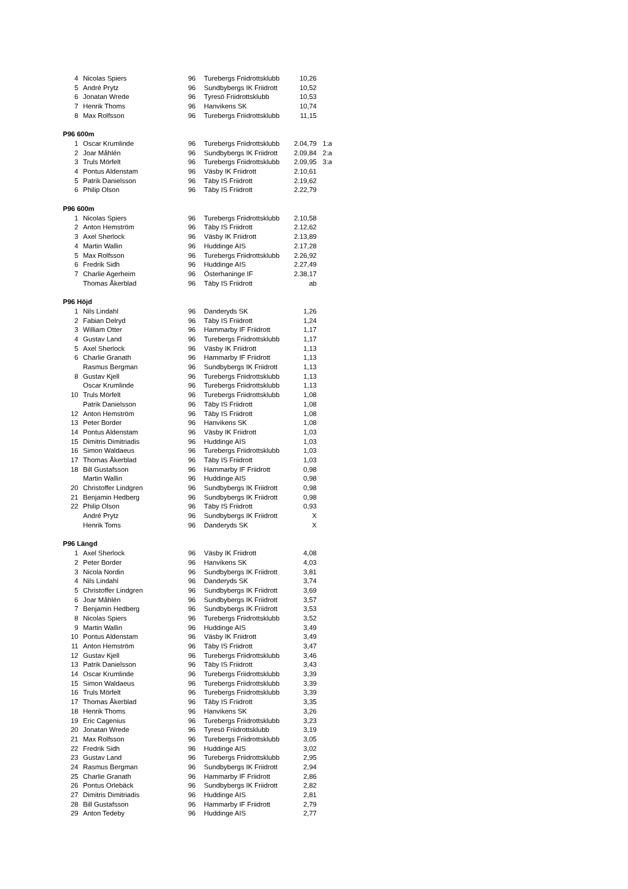| 4 | Nicolas Spiers | 96 | Turebergs Friidrottsklubb | 10,26 | |
| 5 | André Prytz | 96 | Sundbybergs IK Friidrott | 10,52 | |
| 6 | Jonatan Wrede | 96 | Tyresö Friidrottsklubb | 10,53 | |
| 7 | Henrik Thoms | 96 | Hanvikens SK | 10,74 | |
| 8 | Max Rolfsson | 96 | Turebergs Friidrottsklubb | 11,15 | |
| P96 600m | | | | | |
| 1 | Oscar Krumlinde | 96 | Turebergs Friidrottsklubb | 2.04,79 | 1:a |
| 2 | Joar Måhlén | 96 | Sundbybergs IK Friidrott | 2.09,84 | 2:a |
| 3 | Truls Mörfelt | 96 | Turebergs Friidrottsklubb | 2.09,95 | 3:a |
| 4 | Pontus Aldenstam | 96 | Väsby IK Friidrott | 2.10,61 | |
| 5 | Patrik Danielsson | 96 | Täby IS Friidrott | 2.19,62 | |
| 6 | Philip Olson | 96 | Täby IS Friidrott | 2.22,79 | |
| P96 600m | | | | | |
| 1 | Nicolas Spiers | 96 | Turebergs Friidrottsklubb | 2.10,58 | |
| 2 | Anton Hemström | 96 | Täby IS Friidrott | 2.12,62 | |
| 3 | Axel Sherlock | 96 | Väsby IK Friidrott | 2.13,89 | |
| 4 | Martin Wallin | 96 | Huddinge AIS | 2.17,28 | |
| 5 | Max Rolfsson | 96 | Turebergs Friidrottsklubb | 2.26,92 | |
| 6 | Fredrik Sidh | 96 | Huddinge AIS | 2.27,49 | |
| 7 | Charlie Agerheim | 96 | Österhaninge IF | 2.38,17 | |
| | Thomas Åkerblad | 96 | Täby IS Friidrott | ab | |
| P96 Höjd | | | | | |
| 1 | Nils Lindahl | 96 | Danderyds SK | 1,26 | |
| 2 | Fabian Delryd | 96 | Täby IS Friidrott | 1,24 | |
| 3 | William Otter | 96 | Hammarby IF Friidrott | 1,17 | |
| 4 | Gustav Land | 96 | Turebergs Friidrottsklubb | 1,17 | |
| 5 | Axel Sherlock | 96 | Väsby IK Friidrott | 1,13 | |
| 6 | Charlie Granath | 96 | Hammarby IF Friidrott | 1,13 | |
| | Rasmus Bergman | 96 | Sundbybergs IK Friidrott | 1,13 | |
| 8 | Gustav Kjell | 96 | Turebergs Friidrottsklubb | 1,13 | |
| | Oscar Krumlinde | 96 | Turebergs Friidrottsklubb | 1,13 | |
| 10 | Truls Mörfelt | 96 | Turebergs Friidrottsklubb | 1,08 | |
| | Patrik Danielsson | 96 | Täby IS Friidrott | 1,08 | |
| 12 | Anton Hemström | 96 | Täby IS Friidrott | 1,08 | |
| 13 | Peter Border | 96 | Hanvikens SK | 1,08 | |
| 14 | Pontus Aldenstam | 96 | Väsby IK Friidrott | 1,03 | |
| 15 | Dimitris Dimitriadis | 96 | Huddinge AIS | 1,03 | |
| 16 | Simon Waldaeus | 96 | Turebergs Friidrottsklubb | 1,03 | |
| 17 | Thomas Åkerblad | 96 | Täby IS Friidrott | 1,03 | |
| 18 | Bill Gustafsson | 96 | Hammarby IF Friidrott | 0,98 | |
| | Martin Wallin | 96 | Huddinge AIS | 0,98 | |
| 20 | Christoffer Lindgren | 96 | Sundbybergs IK Friidrott | 0,98 | |
| 21 | Benjamin Hedberg | 96 | Sundbybergs IK Friidrott | 0,98 | |
| 22 | Philip Olson | 96 | Täby IS Friidrott | 0,93 | |
| | André Prytz | 96 | Sundbybergs IK Friidrott | X | |
| | Henrik Toms | 96 | Danderyds SK | X | |
| P96 Längd | | | | | |
| 1 | Axel Sherlock | 96 | Väsby IK Friidrott | 4,08 | |
| 2 | Peter Border | 96 | Hanvikens SK | 4,03 | |
| 3 | Nicola Nordin | 96 | Sundbybergs IK Friidrott | 3,81 | |
| 4 | Nils Lindahl | 96 | Danderyds SK | 3,74 | |
| 5 | Christoffer Lindgren | 96 | Sundbybergs IK Friidrott | 3,69 | |
| 6 | Joar Måhlén | 96 | Sundbybergs IK Friidrott | 3,57 | |
| 7 | Benjamin Hedberg | 96 | Sundbybergs IK Friidrott | 3,53 | |
| 8 | Nicolas Spiers | 96 | Turebergs Friidrottsklubb | 3,52 | |
| 9 | Martin Wallin | 96 | Huddinge AIS | 3,49 | |
| 10 | Pontus Aldenstam | 96 | Väsby IK Friidrott | 3,49 | |
| 11 | Anton Hemström | 96 | Täby IS Friidrott | 3,47 | |
| 12 | Gustav Kjell | 96 | Turebergs Friidrottsklubb | 3,46 | |
| 13 | Patrik Danielsson | 96 | Täby IS Friidrott | 3,43 | |
| 14 | Oscar Krumlinde | 96 | Turebergs Friidrottsklubb | 3,39 | |
| 15 | Simon Waldaeus | 96 | Turebergs Friidrottsklubb | 3,39 | |
| 16 | Truls Mörfelt | 96 | Turebergs Friidrottsklubb | 3,39 | |
| 17 | Thomas Åkerblad | 96 | Täby IS Friidrott | 3,35 | |
| 18 | Henrik Thoms | 96 | Hanvikens SK | 3,26 | |
| 19 | Eric Cagenius | 96 | Turebergs Friidrottsklubb | 3,23 | |
| 20 | Jonatan Wrede | 96 | Tyresö Friidrottsklubb | 3,19 | |
| 21 | Max Rolfsson | 96 | Turebergs Friidrottsklubb | 3,05 | |
| 22 | Fredrik Sidh | 96 | Huddinge AIS | 3,02 | |
| 23 | Gustav Land | 96 | Turebergs Friidrottsklubb | 2,95 | |
| 24 | Rasmus Bergman | 96 | Sundbybergs IK Friidrott | 2,94 | |
| 25 | Charlie Granath | 96 | Hammarby IF Friidrott | 2,86 | |
| 26 | Pontus Orlebäck | 96 | Sundbybergs IK Friidrott | 2,82 | |
| 27 | Dimitris Dimitriadis | 96 | Huddinge AIS | 2,81 | |
| 28 | Bill Gustafsson | 96 | Hammarby IF Friidrott | 2,79 | |
| 29 | Anton Tedeby | 96 | Huddinge AIS | 2,77 | |